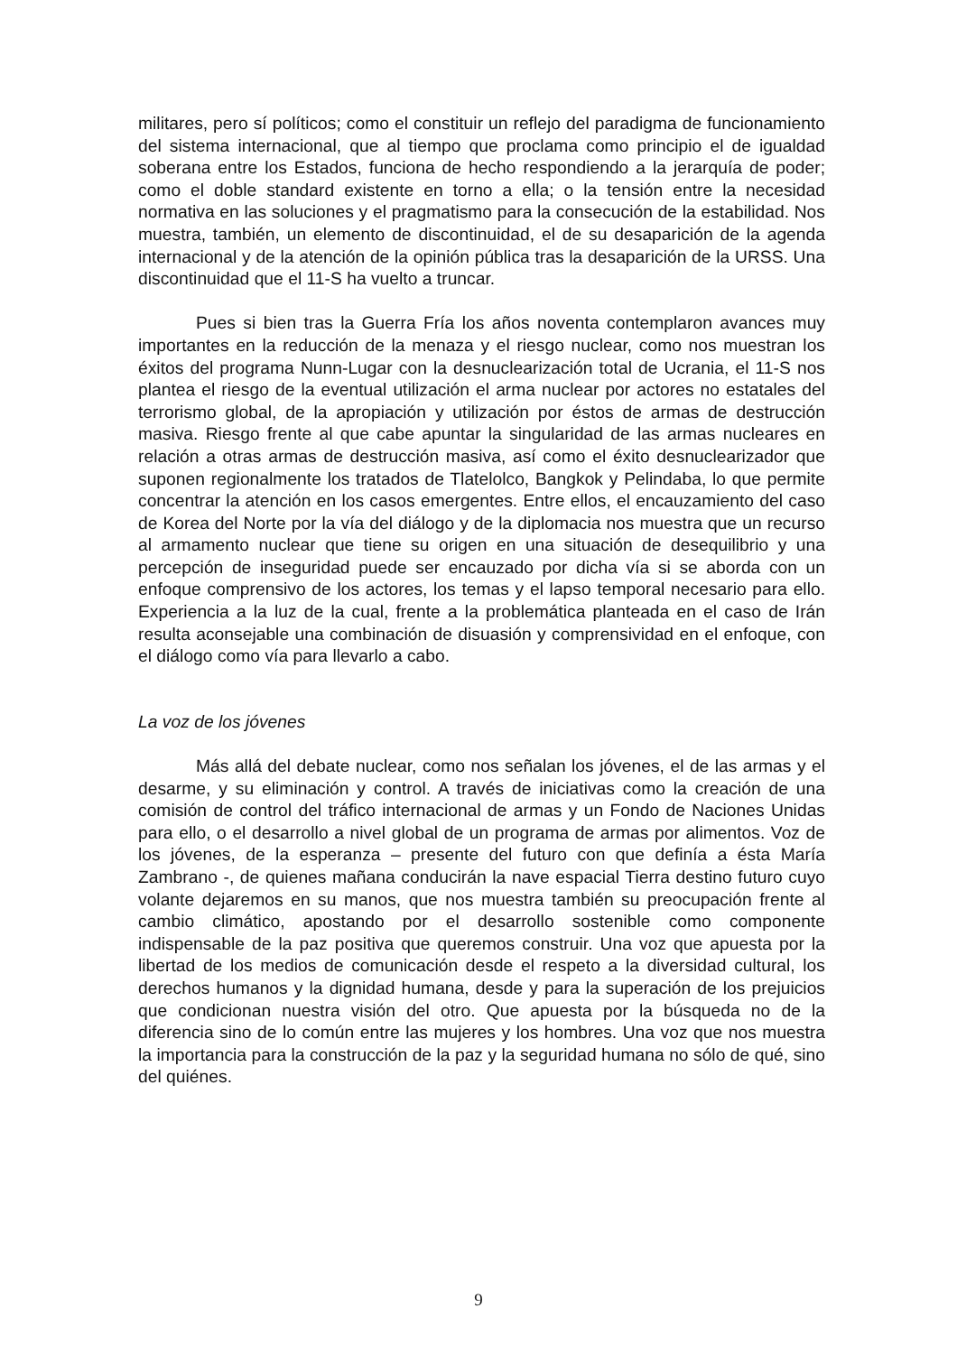militares, pero sí políticos; como el constituir un reflejo del paradigma de funcionamiento del sistema internacional, que al tiempo que proclama como principio el de igualdad soberana entre los Estados, funciona de hecho respondiendo a la jerarquía de poder; como el doble standard existente en torno a ella; o la tensión entre la necesidad normativa en las soluciones y el pragmatismo para la consecución de la estabilidad. Nos muestra, también, un elemento de discontinuidad, el de su desaparición de la agenda internacional y de la atención de la opinión pública tras la desaparición de la URSS. Una discontinuidad que el 11-S ha vuelto a truncar.
Pues si bien tras la Guerra Fría los años noventa contemplaron avances muy importantes en la reducción de la menaza y el riesgo nuclear, como nos muestran los éxitos del programa Nunn-Lugar con la desnuclearización total de Ucrania, el 11-S nos plantea el riesgo de la eventual utilización el arma nuclear por actores no estatales del terrorismo global, de la apropiación y utilización por éstos de armas de destrucción masiva. Riesgo frente al que cabe apuntar la singularidad de las armas nucleares en relación a otras armas de destrucción masiva, así como el éxito desnuclearizador que suponen regionalmente los tratados de Tlatelolco, Bangkok y Pelindaba, lo que permite concentrar la atención en los casos emergentes. Entre ellos, el encauzamiento del caso de Korea del Norte por la vía del diálogo y de la diplomacia nos muestra que un recurso al armamento nuclear que tiene su origen en una situación de desequilibrio y una percepción de inseguridad puede ser encauzado por dicha vía si se aborda con un enfoque comprensivo de los actores, los temas y el lapso temporal necesario para ello. Experiencia a la luz de la cual, frente a la problemática planteada en el caso de Irán resulta aconsejable una combinación de disuasión y comprensividad en el enfoque, con el diálogo como vía para llevarlo a cabo.
La voz de los jóvenes
Más allá del debate nuclear, como nos señalan los jóvenes, el de las armas y el desarme, y su eliminación y control. A través de iniciativas como la creación de una comisión de control del tráfico internacional de armas y un Fondo de Naciones Unidas para ello, o el desarrollo a nivel global de un programa de armas por alimentos. Voz de los jóvenes, de la esperanza – presente del futuro con que definía a ésta María Zambrano -, de quienes mañana conducirán la nave espacial Tierra destino futuro cuyo volante dejaremos en su manos, que nos muestra también su preocupación frente al cambio climático, apostando por el desarrollo sostenible como componente indispensable de la paz positiva que queremos construir. Una voz que apuesta por la libertad de los medios de comunicación desde el respeto a la diversidad cultural, los derechos humanos y la dignidad humana, desde y para la superación de los prejuicios que condicionan nuestra visión del otro. Que apuesta por la búsqueda no de la diferencia sino de lo común entre las mujeres y los hombres. Una voz que nos muestra la importancia para la construcción de la paz y la seguridad humana no sólo de qué, sino del quiénes.
9